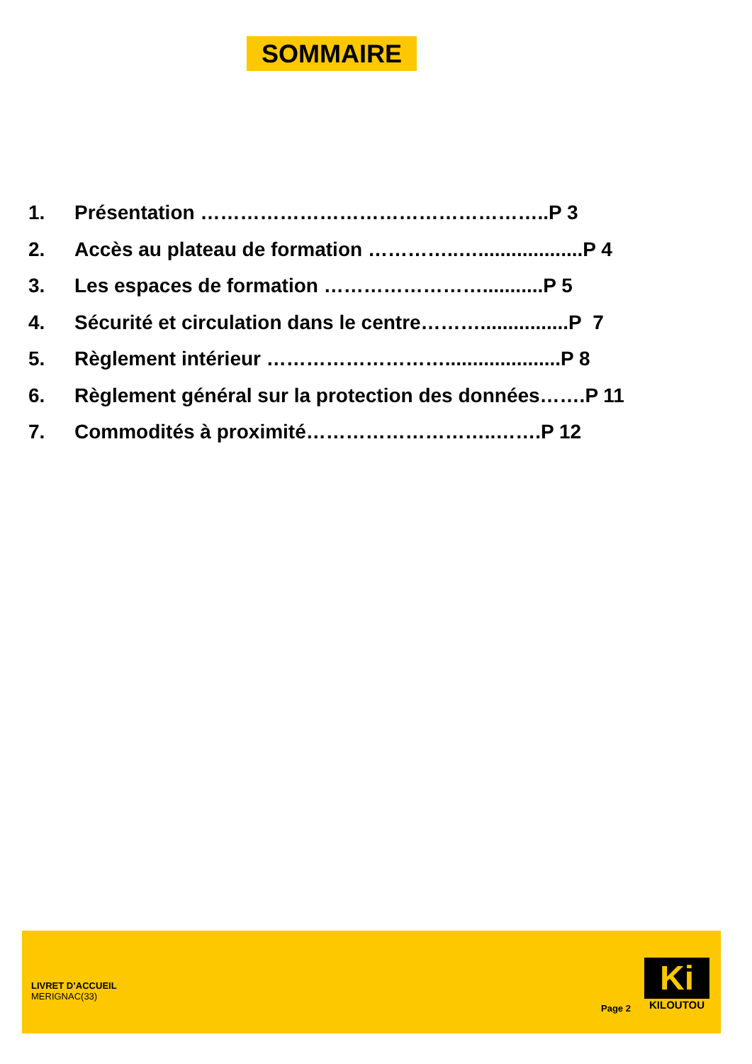SOMMAIRE
1. Présentation ……………………………………………..P 3
2. Accès au plateau de formation …………..…...................P 4
3. Les espaces de formation ……………………...........P 5
4. Sécurité et circulation dans le centre………................P 7
5. Règlement intérieur ……………………….....................P 8
6. Règlement général sur la protection des données…….P 11
7. Commodités à proximité………………………..…….P 12
LIVRET D’ACCUEIL
MERIGNAC(33)
Page 2
Ki
KILOUTOU